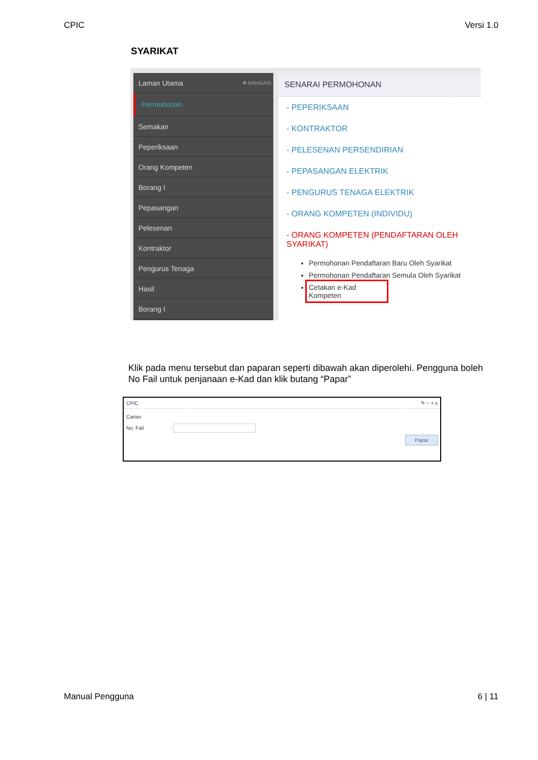CPIC Versi 1.0
SYARIKAT
Laman Utama ✥ NAVIGASI
Permohonan
Semakan
Peperiksaan
Orang Kompeten
Borang I
Pepasangan
Pelesenan
Kontraktor
Pengurus Tenaga
Hasil
Borang I
SENARAI PERMOHONAN
- PEPERIKSAAN
- KONTRAKTOR
- PELESENAN PERSENDIRIAN
- PEPASANGAN ELEKTRIK
- PENGURUS TENAGA ELEKTRIK
- ORANG KOMPETEN (INDIVIDU)
- ORANG KOMPETEN (PENDAFTARAN OLEH SYARIKAT)
Permohonan Pendaftaran Baru Oleh Syarikat
Permohonan Pendaftaran Semula Oleh Syarikat
Cetakan e-Kad Kompeten
Klik pada menu tersebut dan paparan seperti dibawah akan diperolehi. Pengguna boleh No Fail untuk penjanaan e-Kad dan klik butang “Papar”
CPIC ✎ − + x
Carian
No. Fail :
Papar
Manual Pengguna 6 | 11